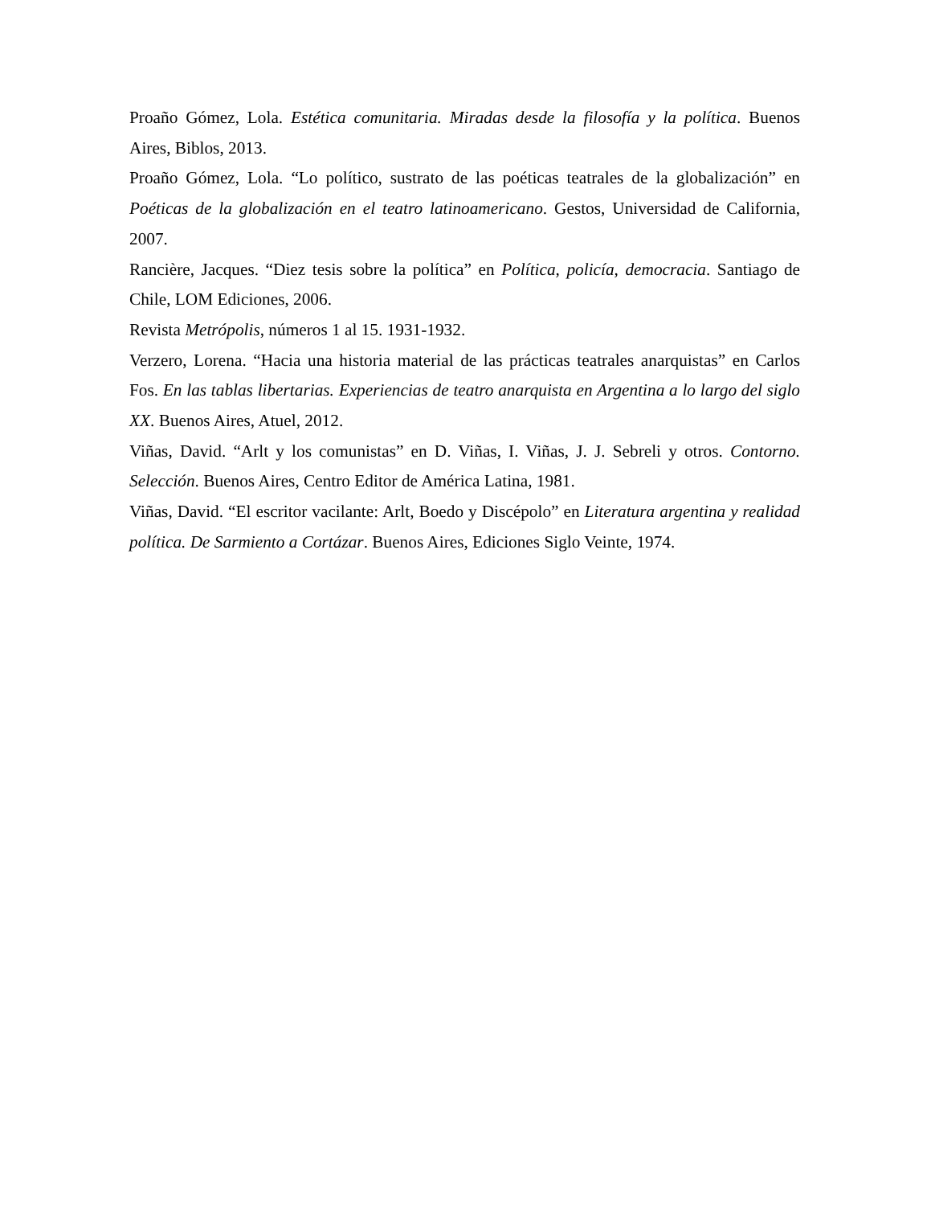Proaño Gómez, Lola. Estética comunitaria. Miradas desde la filosofía y la política. Buenos Aires, Biblos, 2013.
Proaño Gómez, Lola. “Lo político, sustrato de las poéticas teatrales de la globalización” en Poéticas de la globalización en el teatro latinoamericano. Gestos, Universidad de California, 2007.
Rancière, Jacques. “Diez tesis sobre la política” en Política, policía, democracia. Santiago de Chile, LOM Ediciones, 2006.
Revista Metrópolis, números 1 al 15. 1931-1932.
Verzero, Lorena. “Hacia una historia material de las prácticas teatrales anarquistas” en Carlos Fos. En las tablas libertarias. Experiencias de teatro anarquista en Argentina a lo largo del siglo XX. Buenos Aires, Atuel, 2012.
Viñas, David. “Arlt y los comunistas” en D. Viñas, I. Viñas, J. J. Sebreli y otros. Contorno. Selección. Buenos Aires, Centro Editor de América Latina, 1981.
Viñas, David. “El escritor vacilante: Arlt, Boedo y Discépolo” en Literatura argentina y realidad política. De Sarmiento a Cortázar. Buenos Aires, Ediciones Siglo Veinte, 1974.